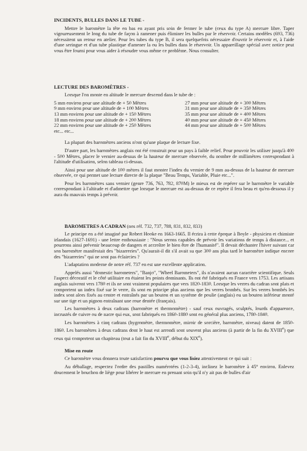INCIDENTS, BULLES DANS LE TUBE -
Mettre le baromètre la tête en bas en ayant pris soin de fermer le tube (ceux du type A) mercure libre. Taper vigoureusement le long du tube de façon à ramener puis éliminer les bulles par le réservoir. Certains modèles (693, 736) nécessitent un retour en atelier. Pour les tubes du type B, il sera quelquefois nécessaire d'ouvrir le réservoir et, à l'aide d'une seringue et d'un tube plastique d'amener la ou les bulles dans le réservoir. Un appareillage spécial avec notice peut vous être fourni pour vous aider à résoudre vous même ce problème. Nous consulter.
LECTURE DES BAROMÈTRES -
Lorsque l'on monte en altitude le mercure descend dans le tube de :
| 5 mm environ pour une altitude de + 50 Mètres | 27 mm pour une altitude de + 300 Mètres |
| 9 mm environ pour une altitude de + 100 Mètres | 31 mm pour une altitude de + 350 Mètres |
| 13 mm environ pour une altitude de + 150 Mètres | 35 mm pour une altitude de + 400 Mètres |
| 18 mm environ pour une altitude de + 200 Mètres | 40 mm pour une altitude de + 450 Mètres |
| 22 mm environ pour une altitude de + 250 Mètres | 44 mm pour une altitude de + 500 Mètres |
| etc... etc... | |
La plupart des baromètres anciens n'ont qu'une plaque de lecture fixe.
D'autre part, les baromètres anglais ont été construit pour un pays à faible relief. Pour pouvoir les utiliser jusqu'à 400 - 500 Mètres, placer le vernier au-dessus de la hauteur de mercure observée, du nombre de millimètres correspondant à l'altitude d'utilisation, selon tableau ci-dessus.
Ainsi pour une altitude de 100 mètres il faut monter l'index du vernier de 9 mm au-dessus de la hauteur de mercure observée, ce qui permet une lecture directe de la plaque "Beau Temps, Variable, Pluie etc...".
Pour les baromètres sans vernier (genre 736, 763, 782, 870M) le mieux est de repérer sur le baromètre le variable correspondant à l'altitude et d'admettre que lorsque le mercure est au-dessus de ce repère il fera beau et qu'en-dessous il y aura du mauvais temps à prévoir.
BAROMETRES A CADRAN (nos réf. 732, 737, 788, 831, 832, 833)
Le principe en a été imaginé par Robert Hooke en 1663-1665. Il écrira à cette époque à Boyle - physicien et chimiste irlandais (1627-1691) - une lettre enthousiaste : "Nous serons capables de prévoir les variations de temps à distance... et pourrons ainsi prévenir beaucoup de dangers et accroître le bien être de l'humanité". Il devait déchanter l'hiver suivant car son baromètre manifestait des "bizarreries". Qu'aurait-il dit s'il avait su que 300 ans plus tard le baromètre indique encore des "bizarreries" qui ne sont pas éclaircies ?
L'adaptation moderne de notre réf. 737 en est une excellente application.
Appelés aussi "domestic barometers", "Banjo", "Wheel Barometers", ils n'avaient aucun caractère scientifique. Seuls l'aspect décoratif et le côté utilitaire en étaient les points dominants. Ils ont été fabriqués en France vers 1753. Les artisans anglais suivront vers 1780 et ils ne sont vraiment populaires que vers 1820-1830. Lorsque les verres du cadran sont plats et comportent un index fixé sur le verre, ils sont en principe plus anciens que les verres bombés. Sur les verres bombés les index sont alors fixés au centre et entraînés par un bouton et un système de poulie (anglais) ou un bouton inférieur monté sur une tige et un pignon entraînant une roue dentée (français).
Les baromètres à deux cadrans (baromètre et thermomètre) - sauf ceux ouvragés, sculptés, lourds d'apparence, incrustés de cuivre ou de nacre qui eux, sont fabriqués en 1860-1880 sont en général plus anciens, 1780-1840.
Les baromètres à cinq cadrans (hygromètre, thermomètre, miroir de sorcière, baromètre, niveau) datent de 1850-1860. Les baromètres à deux cadrans dont le haut est arrondi sont souvent plus anciens (à partir de la fin du XVIII<sup>e</sup>) que ceux qui comportent un chapiteau (tout a fait fin du XVIII<sup>e</sup>, début du XIX<sup>e</sup>).
Mise en route
Ce baromètre vous donnera toute satisfaction pourvu que vous lisiez attentivement ce qui suit :
Au déballage, respectez l'ordre des pastilles numérotées (1-2-3-4), inclinez le baromètre à 45° environ. Enlevez doucement le bouchon de liège pour libérer le mercure en prenant soin qu'il n'y ait pas de bulles d'air